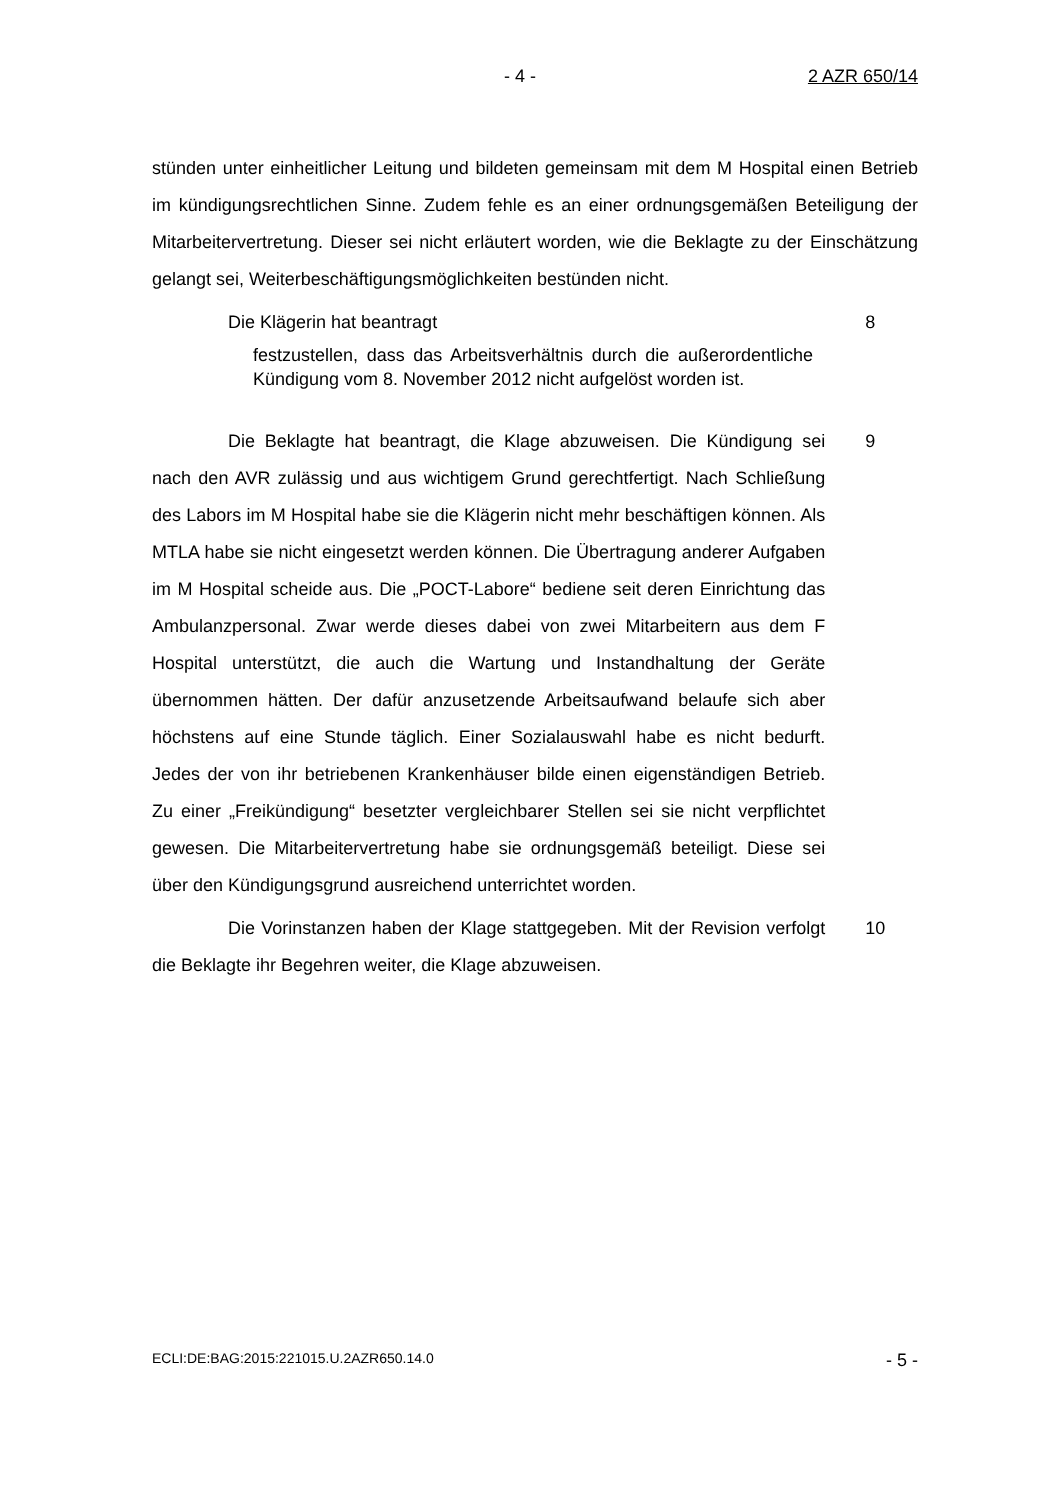- 4 - 2 AZR 650/14
stünden unter einheitlicher Leitung und bildeten gemeinsam mit dem M Hospital einen Betrieb im kündigungsrechtlichen Sinne. Zudem fehle es an einer ordnungsgemäßen Beteiligung der Mitarbeitervertretung. Dieser sei nicht erläutert worden, wie die Beklagte zu der Einschätzung gelangt sei, Weiterbeschäftigungsmöglichkeiten bestünden nicht.
Die Klägerin hat beantragt 8
festzustellen, dass das Arbeitsverhältnis durch die außerordentliche Kündigung vom 8. November 2012 nicht aufgelöst worden ist.
Die Beklagte hat beantragt, die Klage abzuweisen. Die Kündigung sei nach den AVR zulässig und aus wichtigem Grund gerechtfertigt. Nach Schließung des Labors im M Hospital habe sie die Klägerin nicht mehr beschäftigen können. Als MTLA habe sie nicht eingesetzt werden können. Die Übertragung anderer Aufgaben im M Hospital scheide aus. Die „POCT-Labore“ bediene seit deren Einrichtung das Ambulanzpersonal. Zwar werde dieses dabei von zwei Mitarbeitern aus dem F Hospital unterstützt, die auch die Wartung und Instandhaltung der Geräte übernommen hätten. Der dafür anzusetzende Arbeitsaufwand belaufe sich aber höchstens auf eine Stunde täglich. Einer Sozialauswahl habe es nicht bedurft. Jedes der von ihr betriebenen Krankenhäuser bilde einen eigenständigen Betrieb. Zu einer „Freikündigung“ besetzter vergleichbarer Stellen sei sie nicht verpflichtet gewesen. Die Mitarbeitervertretung habe sie ordnungsgemäß beteiligt. Diese sei über den Kündigungsgrund ausreichend unterrichtet worden.
9
Die Vorinstanzen haben der Klage stattgegeben. Mit der Revision verfolgt die Beklagte ihr Begehren weiter, die Klage abzuweisen.
10
ECLI:DE:BAG:2015:221015.U.2AZR650.14.0 - 5 -